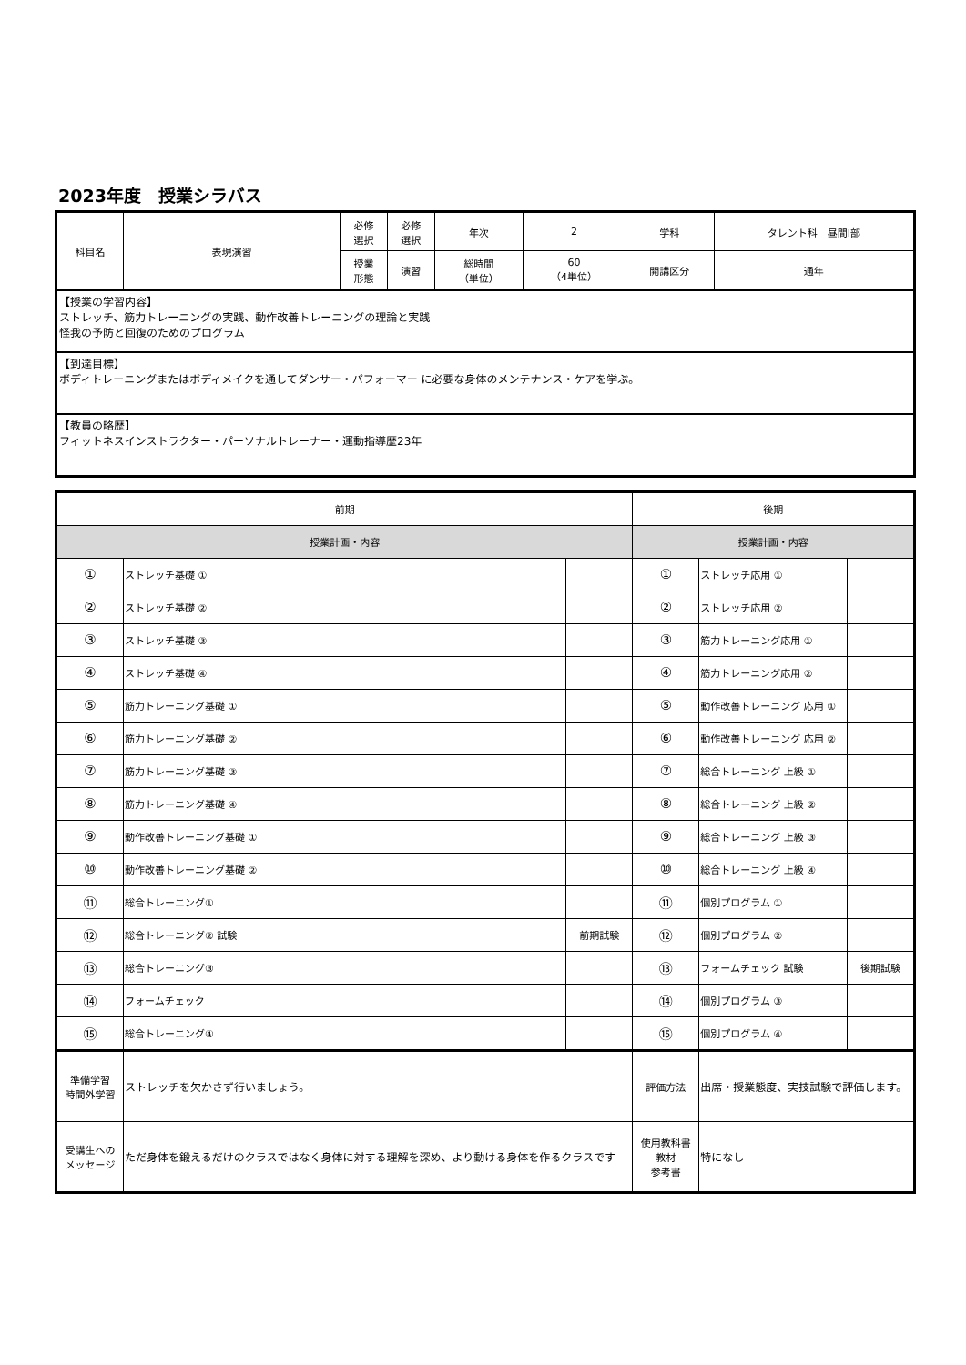2023年度　授業シラバス
| 科目名 | 表現演習 | 必修 選択 | 必修 選択 | 年次 | 2 | 学科 | タレント科 昼間Ⅰ部 |
| | | 授業 形態 | 演習 | 総時間 （単位） | 60 （4単位） | 開講区分 | 通年 |
| 【授業の学習内容】 ストレッチ、筋力トレーニングの実践、動作改善トレーニングの理論と実践 怪我の予防と回復のためのプログラム | | | | | | | |
| 【到達目標】 ボディトレーニングまたはボディメイクを通してダンサー・パフォーマー に必要な身体のメンテナンス・ケアを学ぶ。 | | | | | | | |
| 【教員の略歴】 フィットネスインストラクター・パーソナルトレーナー・運動指導歴23年 | | | | | | | |
| 前期 | | | 後期 | | |
| 授業計画・内容 | | | 授業計画・内容 | | |
| ① | ストレッチ基礎 ① | | ① | ストレッチ応用 ① | |
| ② | ストレッチ基礎 ② | | ② | ストレッチ応用 ② | |
| ③ | ストレッチ基礎 ③ | | ③ | 筋力トレーニング応用 ① | |
| ④ | ストレッチ基礎 ④ | | ④ | 筋力トレーニング応用 ② | |
| ⑤ | 筋力トレーニング基礎 ① | | ⑤ | 動作改善トレーニング 応用 ① | |
| ⑥ | 筋力トレーニング基礎 ② | | ⑥ | 動作改善トレーニング 応用 ② | |
| ⑦ | 筋力トレーニング基礎 ③ | | ⑦ | 総合トレーニング 上級 ① | |
| ⑧ | 筋力トレーニング基礎 ④ | | ⑧ | 総合トレーニング 上級 ② | |
| ⑨ | 動作改善トレーニング基礎 ① | | ⑨ | 総合トレーニング 上級 ③ | |
| ⑩ | 動作改善トレーニング基礎 ② | | ⑩ | 総合トレーニング 上級 ④ | |
| ⑪ | 総合トレーニング① | | ⑪ | 個別プログラム ① | |
| ⑫ | 総合トレーニング② 試験 | 前期試験 | ⑫ | 個別プログラム ② | |
| ⑬ | 総合トレーニング③ | | ⑬ | フォームチェック 試験 | 後期試験 |
| ⑭ | フォームチェック | | ⑭ | 個別プログラム ③ | |
| ⑮ | 総合トレーニング④ | | ⑮ | 個別プログラム ④ | |
| 準備学習 時間外学習 | ストレッチを欠かさず行いましょう。 | | 評価方法 | 出席・授業態度、実技試験で評価します。 | |
| 受講生への メッセージ | ただ身体を鍛えるだけのクラスではなく身体に対する理解を深め、より動ける身体を作るクラスです | | 使用教科書 教材 参考書 | 特になし | |